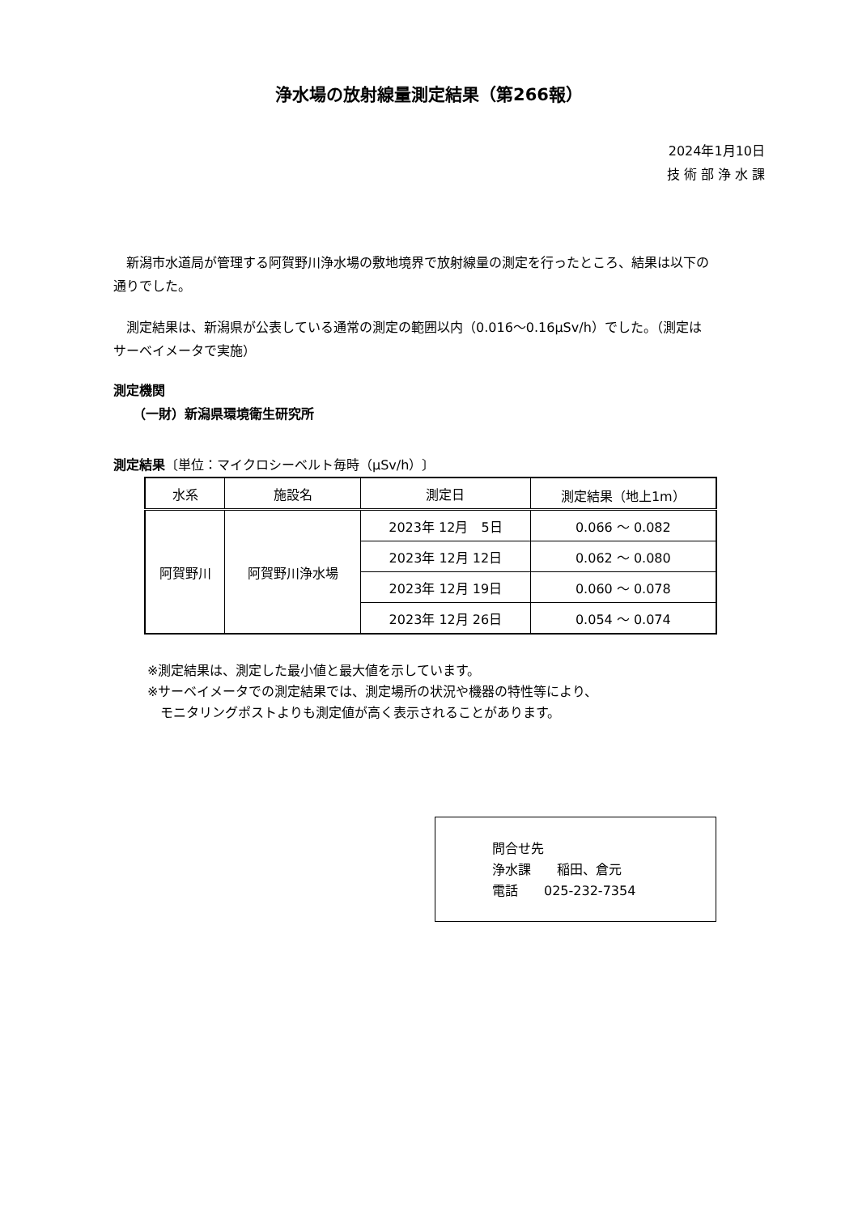浄水場の放射線量測定結果（第266報）
2024年1月10日
技 術 部 浄 水 課
　新潟市水道局が管理する阿賀野川浄水場の敷地境界で放射線量の測定を行ったところ、結果は以下の通りでした。
　測定結果は、新潟県が公表している通常の測定の範囲以内（0.016～0.16μSv/h）でした。（測定はサーベイメータで実施）
測定機関
　　（一財）新潟県環境衛生研究所
測定結果〔単位：マイクロシーベルト毎時（μSv/h）〕
| 水系 | 施設名 | 測定日 | 測定結果（地上1m） |
| --- | --- | --- | --- |
| 阿賀野川 | 阿賀野川浄水場 | 2023年 12月 5日 | 0.066 ～ 0.082 |
| | | 2023年 12月 12日 | 0.062 ～ 0.080 |
| | | 2023年 12月 19日 | 0.060 ～ 0.078 |
| | | 2023年 12月 26日 | 0.054 ～ 0.074 |
※測定結果は、測定した最小値と最大値を示しています。
※サーベイメータでの測定結果では、測定場所の状況や機器の特性等により、
　モニタリングポストよりも測定値が高く表示されることがあります。
問合せ先
浄水課　　稲田、倉元
電話　　025-232-7354